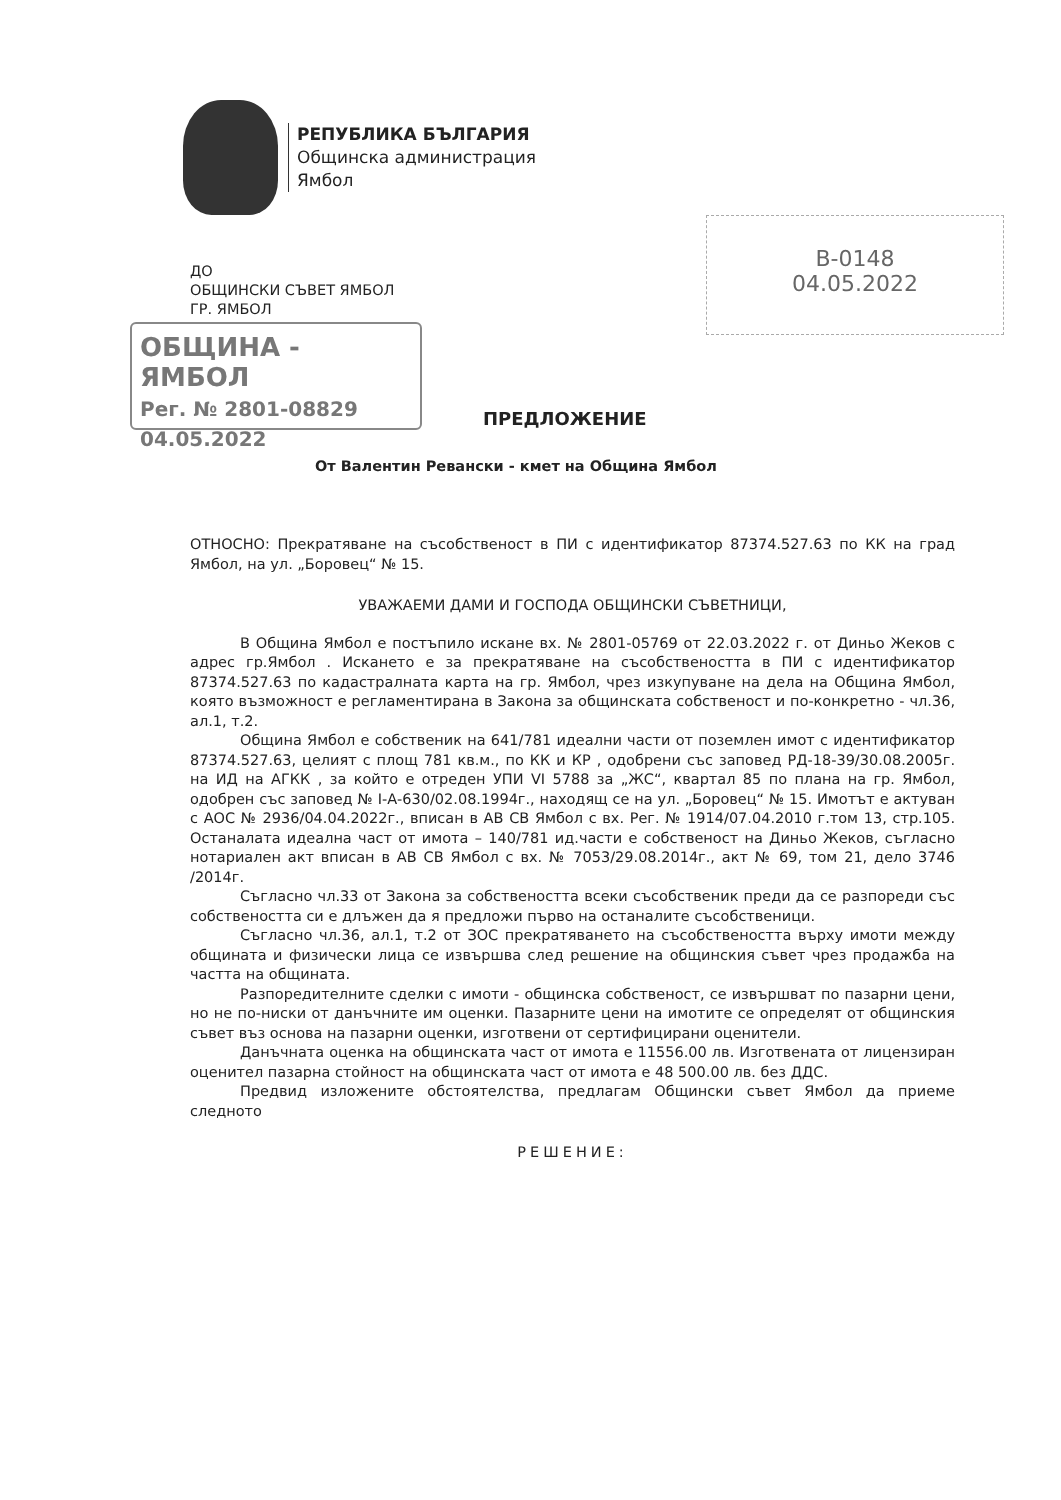РЕПУБЛИКА БЪЛГАРИЯ
Общинска администрация
Ямбол
В-0148
04.05.2022
ДО
ОБЩИНСКИ СЪВЕТ ЯМБОЛ
ГР. ЯМБОЛ
ОБЩИНА - ЯМБОЛ
Рег. № 2801-08829 04.05.2022
ПРЕДЛОЖЕНИЕ
От Валентин Ревански - кмет на Община Ямбол
ОТНОСНО: Прекратяване на съсобственост в ПИ с идентификатор 87374.527.63 по КК на град Ямбол, на ул. „Боровец“ № 15.
УВАЖАЕМИ ДАМИ И ГОСПОДА ОБЩИНСКИ СЪВЕТНИЦИ,
В Община Ямбол е постъпило искане вх. № 2801-05769 от 22.03.2022 г. от Диньо Жеков с адрес гр.Ямбол . Искането е за прекратяване на съсобствеността в ПИ с идентификатор 87374.527.63 по кадастралната карта на гр. Ямбол, чрез изкупуване на дела на Община Ямбол, която възможност е регламентирана в Закона за общинската собственост и по-конкретно - чл.36, ал.1, т.2.
Община Ямбол е собственик на 641/781 идеални части от поземлен имот с идентификатор 87374.527.63, целият с площ 781 кв.м., по КК и КР , одобрени със заповед РД-18-39/30.08.2005г. на ИД на АГКК , за който е отреден УПИ VI 5788 за „ЖС“, квартал 85 по плана на гр. Ямбол, одобрен със заповед № I-А-630/02.08.1994г., находящ се на ул. „Боровец“ № 15. Имотът е актуван с АОС № 2936/04.04.2022г., вписан в АВ СВ Ямбол с вх. Рег. № 1914/07.04.2010 г.том 13, стр.105. Останалата идеална част от имота – 140/781 ид.части е собственост на Диньо Жеков, съгласно нотариален акт вписан в АВ СВ Ямбол с вх. № 7053/29.08.2014г., акт № 69, том 21, дело 3746 /2014г.
Съгласно чл.33 от Закона за собствеността всеки съсобственик преди да се разпореди със собствеността си е длъжен да я предложи първо на останалите съсобственици.
Съгласно чл.36, ал.1, т.2 от ЗОС прекратяването на съсобствеността върху имоти между общината и физически лица се извършва след решение на общинския съвет чрез продажба на частта на общината.
Разпоредителните сделки с имоти - общинска собственост, се извършват по пазарни цени, но не по-ниски от данъчните им оценки. Пазарните цени на имотите се определят от общинския съвет въз основа на пазарни оценки, изготвени от сертифицирани оценители.
Данъчната оценка на общинската част от имота е 11556.00 лв. Изготвената от лицензиран оценител пазарна стойност на общинската част от имота е 48 500.00 лв. без ДДС.
Предвид изложените обстоятелства, предлагам Общински съвет Ямбол да приеме следното
РЕШЕНИЕ: